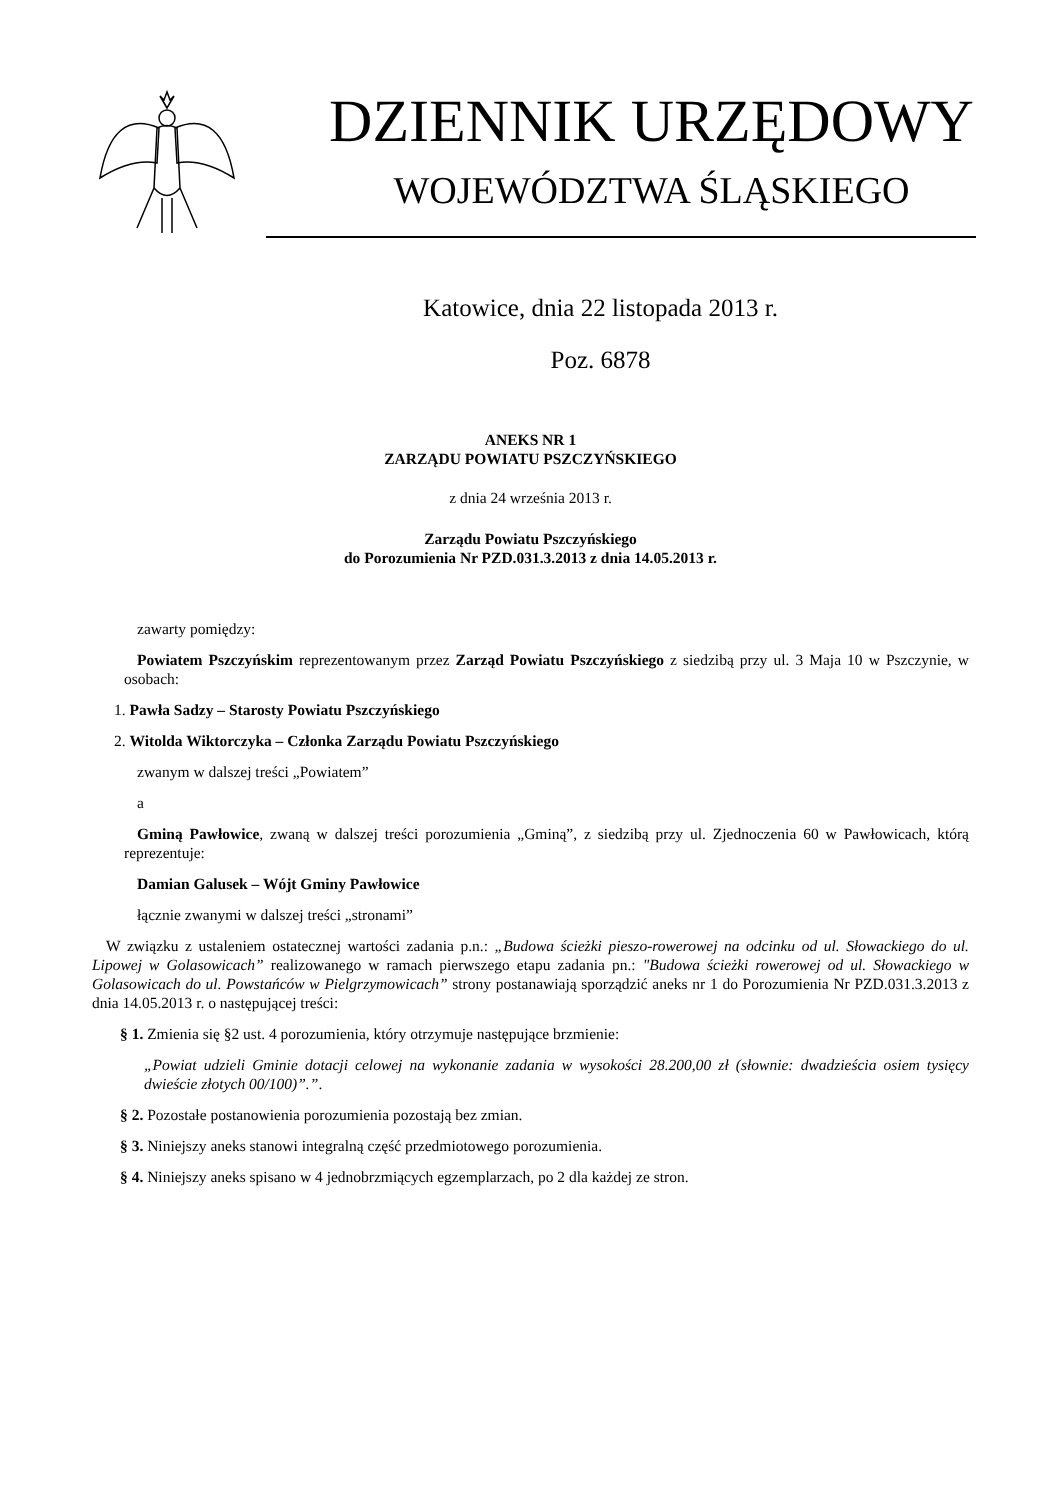DZIENNIK URZĘDOWY
WOJEWÓDZTWA ŚLĄSKIEGO
Katowice, dnia 22 listopada 2013 r.
Poz. 6878
ANEKS NR 1
ZARZĄDU POWIATU PSZCZYŃSKIEGO
z dnia 24 września 2013 r.
Zarządu Powiatu Pszczyńskiego
do Porozumienia Nr PZD.031.3.2013 z dnia 14.05.2013 r.
zawarty pomiędzy:
Powiatem Pszczyńskim reprezentowanym przez Zarząd Powiatu Pszczyńskiego z siedzibą przy ul. 3 Maja 10 w Pszczynie, w osobach:
1. Pawła Sadzy – Starosty Powiatu Pszczyńskiego
2. Witolda Wiktorczyka – Członka Zarządu Powiatu Pszczyńskiego
zwanym w dalszej treści „Powiatem”
a
Gminą Pawłowice, zwaną w dalszej treści porozumienia „Gminą”, z siedzibą przy ul. Zjednoczenia 60 w Pawłowicach, którą reprezentuje:
Damian Galusek – Wójt Gminy Pawłowice
łącznie zwanymi w dalszej treści „stronami”
W związku z ustaleniem ostatecznej wartości zadania p.n.: „Budowa ścieżki pieszo-rowerowej na odcinku od ul. Słowackiego do ul. Lipowej w Golasowicach” realizowanego w ramach pierwszego etapu zadania pn.: "Budowa ścieżki rowerowej od ul. Słowackiego w Golasowicach do ul. Powstańców w Pielgrzymowicach” strony postanawiają sporządzić aneks nr 1 do Porozumienia Nr PZD.031.3.2013 z dnia 14.05.2013 r. o następującej treści:
§ 1. Zmienia się §2 ust. 4 porozumienia, który otrzymuje następujące brzmienie:
„Powiat udzieli Gminie dotacji celowej na wykonanie zadania w wysokości 28.200,00 zł (słownie: dwadzieścia osiem tysięcy dwieście złotych 00/100)”.”.
§ 2. Pozostałe postanowienia porozumienia pozostają bez zmian.
§ 3. Niniejszy aneks stanowi integralną część przedmiotowego porozumienia.
§ 4. Niniejszy aneks spisano w 4 jednobrzmiących egzemplarzach, po 2 dla każdej ze stron.